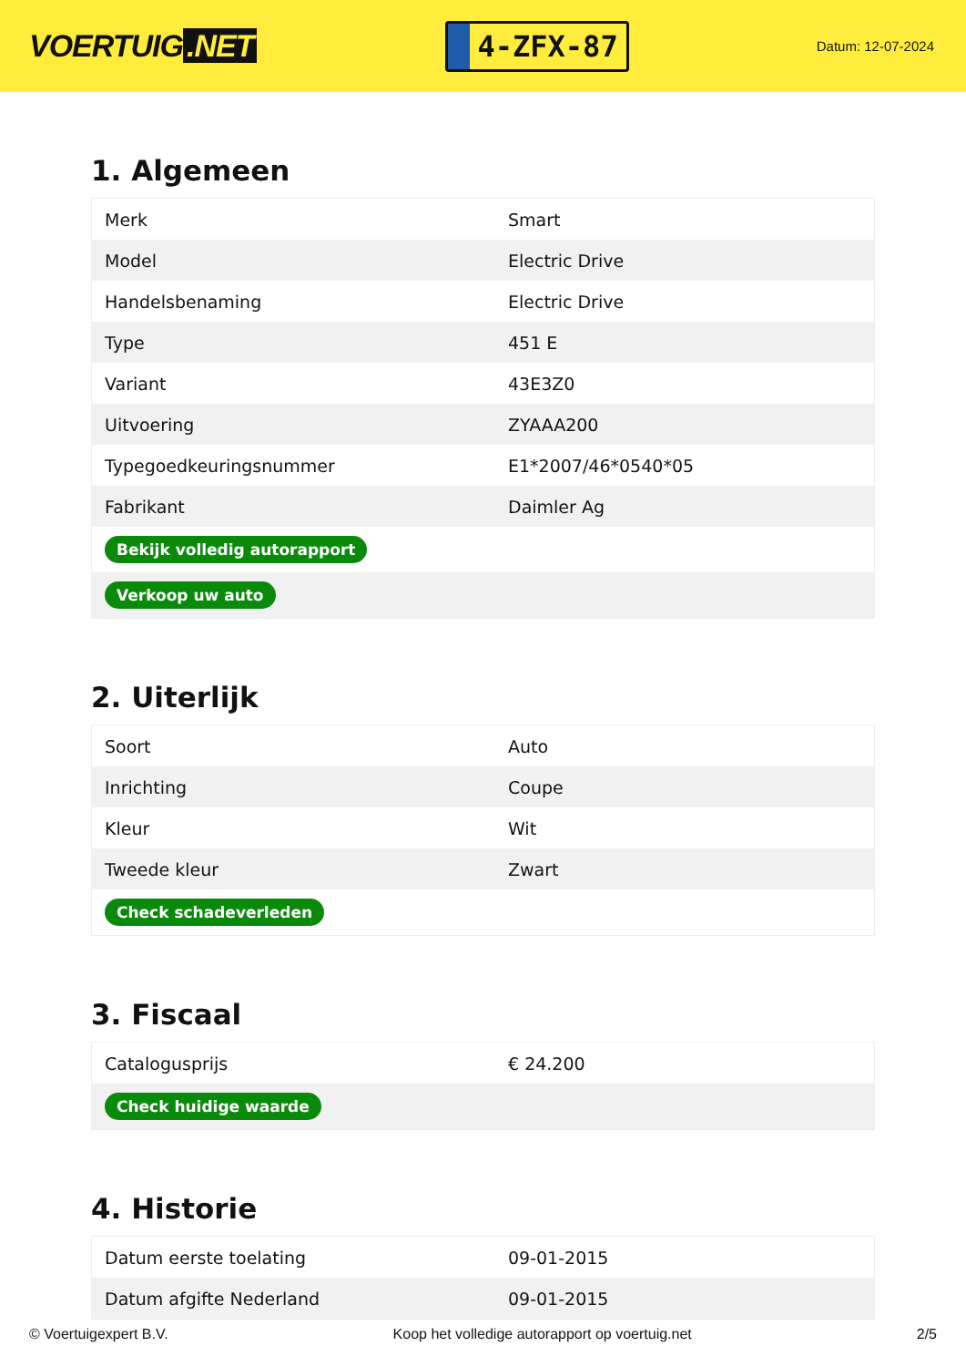VOERTUIG.NET
4-ZFX-87
Datum: 12-07-2024
1. Algemeen
| Merk | Smart |
| Model | Electric Drive |
| Handelsbenaming | Electric Drive |
| Type | 451 E |
| Variant | 43E3Z0 |
| Uitvoering | ZYAAA200 |
| Typegoedkeuringsnummer | E1*2007/46*0540*05 |
| Fabrikant | Daimler Ag |
| Bekijk volledig autorapport | |
| Verkoop uw auto | |
2. Uiterlijk
| Soort | Auto |
| Inrichting | Coupe |
| Kleur | Wit |
| Tweede kleur | Zwart |
| Check schadeverleden | |
3. Fiscaal
| Catalogusprijs | € 24.200 |
| Check huidige waarde | |
4. Historie
| Datum eerste toelating | 09-01-2015 |
| Datum afgifte Nederland | 09-01-2015 |
© Voertuigexpert B.V. Koop het volledige autorapport op voertuig.net 2/5